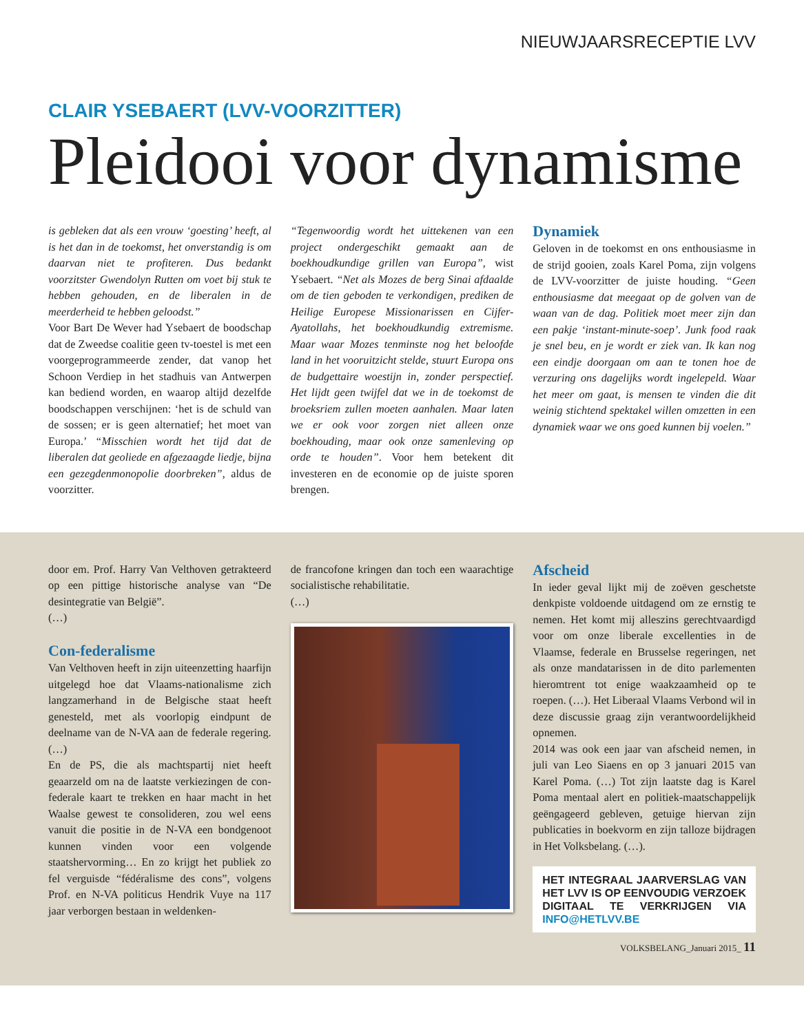NIEUWJAARSRECEPTIE LVV
CLAIR YSEBAERT (LVV-VOORZITTER)
Pleidooi voor dynamisme
is gebleken dat als een vrouw ‘goesting’ heeft, al is het dan in de toekomst, het onverstandig is om daarvan niet te profiteren. Dus bedankt voorzitster Gwendolyn Rutten om voet bij stuk te hebben gehouden, en de liberalen in de meerderheid te hebben geloodst.”
Voor Bart De Wever had Ysebaert de boodschap dat de Zweedse coalitie geen tv-toestel is met een voorgeprogrammeerde zender, dat vanop het Schoon Verdiep in het stadhuis van Antwerpen kan bediend worden, en waarop altijd dezelfde boodschappen verschijnen: ‘het is de schuld van de sossen; er is geen alternatief; het moet van Europa.’ “Misschien wordt het tijd dat de liberalen dat geoliede en afgezaagde liedje, bijna een gezegdenmonopolie doorbreken”, aldus de voorzitter.
“Tegenwoordig wordt het uittekenen van een project ondergeschikt gemaakt aan de boekhoudkundige grillen van Europa”, wist Ysebaert. “Net als Mozes de berg Sinai afdaalde om de tien geboden te verkondigen, prediken de Heilige Europese Missionarissen en Cijfer-Ayatollahs, het boekhoudkundig extremisme. Maar waar Mozes tenminste nog het beloofde land in het vooruitzicht stelde, stuurt Europa ons de budgettaire woestijn in, zonder perspectief. Het lijdt geen twijfel dat we in de toekomst de broeksriem zullen moeten aanhalen. Maar laten we er ook voor zorgen niet alleen onze boekhouding, maar ook onze samenleving op orde te houden”. Voor hem betekent dit investeren en de economie op de juiste sporen brengen.
Dynamiek
Geloven in de toekomst en ons enthousiasme in de strijd gooien, zoals Karel Poma, zijn volgens de LVV-voorzitter de juiste houding. “Geen enthousiasme dat meegaat op de golven van de waan van de dag. Politiek moet meer zijn dan een pakje ‘instant-minute-soep’. Junk food raak je snel beu, en je wordt er ziek van. Ik kan nog een eindje doorgaan om aan te tonen hoe de verzuring ons dagelijks wordt ingelepeld. Waar het meer om gaat, is mensen te vinden die dit weinig stichtend spektakel willen omzetten in een dynamiek waar we ons goed kunnen bij voelen.”
door em. Prof. Harry Van Velthoven getrakteerd op een pittige historische analyse van “De desintegratie van België”.
(…)
Con-federalisme
Van Velthoven heeft in zijn uiteenzetting haarfijn uitgelegd hoe dat Vlaams-nationalisme zich langzamerhand in de Belgische staat heeft genesteld, met als voorlopig eindpunt de deelname van de N-VA aan de federale regering. (…)
En de PS, die als machtspartij niet heeft geaarzeld om na de laatste verkiezingen de con-federale kaart te trekken en haar macht in het Waalse gewest te consolideren, zou wel eens vanuit die positie in de N-VA een bondgenoot kunnen vinden voor een volgende staatshervorming… En zo krijgt het publiek zo fel verguisde “fédéralisme des cons”, volgens Prof. en N-VA politicus Hendrik Vuye na 117 jaar verborgen bestaan in weldenken-
de francofone kringen dan toch een waarachtige socialistische rehabilitatie.
(…)
Afscheid
In ieder geval lijkt mij de zoëven geschetste denkpiste voldoende uitdagend om ze ernstig te nemen. Het komt mij alleszins gerechtvaardigd voor om onze liberale excellenties in de Vlaamse, federale en Brusselse regeringen, net als onze mandatarissen in de dito parlementen hieromtrent tot enige waakzaamheid op te roepen. (…). Het Liberaal Vlaams Verbond wil in deze discussie graag zijn verantwoordelijkheid opnemen.
2014 was ook een jaar van afscheid nemen, in juli van Leo Siaens en op 3 januari 2015 van Karel Poma. (…) Tot zijn laatste dag is Karel Poma mentaal alert en politiek-maatschappelijk geëngageerd gebleven, getuige hiervan zijn publicaties in boekvorm en zijn talloze bijdragen in Het Volksbelang. (…).
HET INTEGRAAL JAARVERSLAG VAN HET LVV IS OP EENVOUDIG VERZOEK DIGITAAL TE VERKRIJGEN VIA INFO@HETLVV.BE
VOLKSBELANG_Januari 2015_ 11